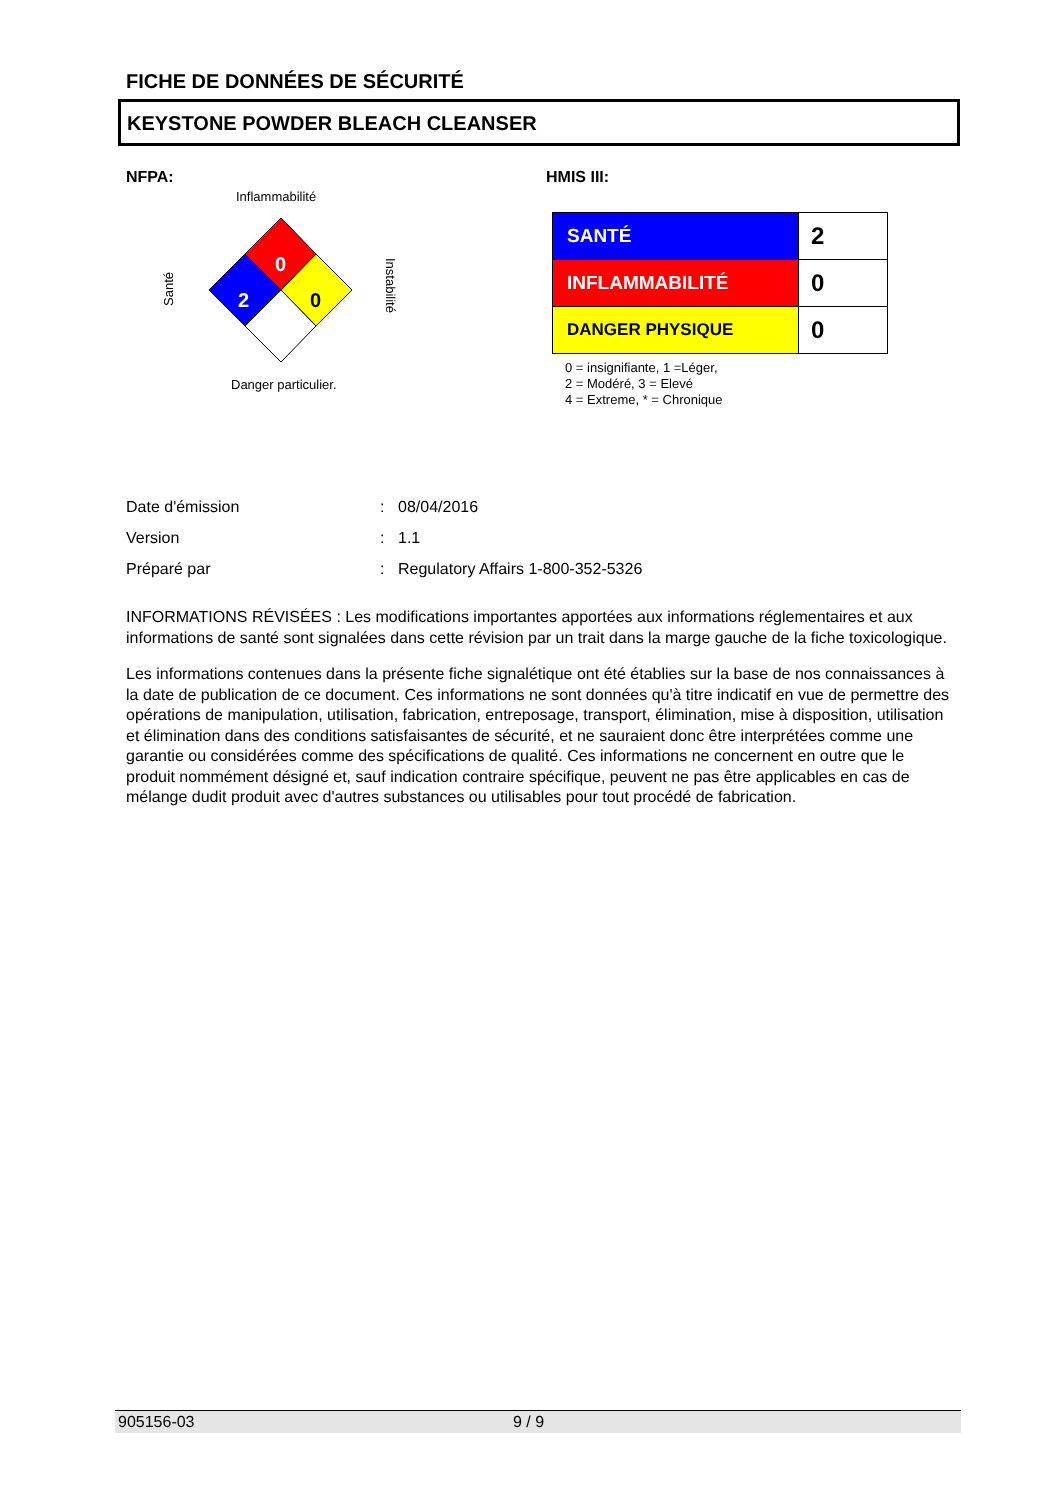FICHE DE DONNÉES DE SÉCURITÉ
KEYSTONE POWDER BLEACH CLEANSER
NFPA:
Inflammabilité
0
2
0
Santé
Instabilité
Danger particulier.
HMIS III:
| SANTÉ | 2 |
| INFLAMMABILITÉ | 0 |
| DANGER PHYSIQUE | 0 |
0 = insignifiante, 1 =Léger,
2 = Modéré, 3 = Elevé
4 = Extreme, * = Chronique
Date d'émission: 08/04/2016
Version: 1.1
Préparé par: Regulatory Affairs 1-800-352-5326
INFORMATIONS RÉVISÉES : Les modifications importantes apportées aux informations réglementaires et aux informations de santé sont signalées dans cette révision par un trait dans la marge gauche de la fiche toxicologique.
Les informations contenues dans la présente fiche signalétique ont été établies sur la base de nos connaissances à la date de publication de ce document. Ces informations ne sont données qu'à titre indicatif en vue de permettre des opérations de manipulation, utilisation, fabrication, entreposage, transport, élimination, mise à disposition, utilisation et élimination dans des conditions satisfaisantes de sécurité, et ne sauraient donc être interprétées comme une garantie ou considérées comme des spécifications de qualité. Ces informations ne concernent en outre que le produit nommément désigné et, sauf indication contraire spécifique, peuvent ne pas être applicables en cas de mélange dudit produit avec d'autres substances ou utilisables pour tout procédé de fabrication.
905156-03 9 / 9